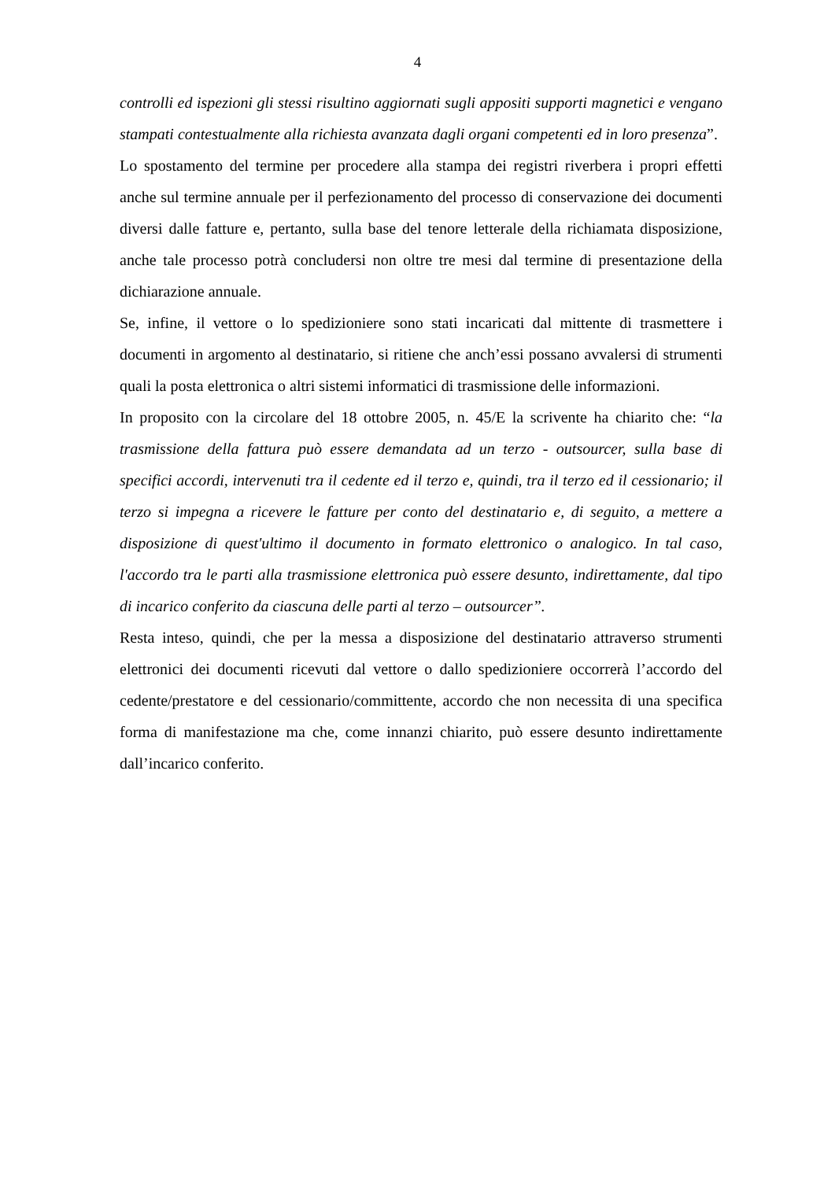4
controlli ed ispezioni gli stessi risultino aggiornati sugli appositi supporti magnetici e vengano stampati contestualmente alla richiesta avanzata dagli organi competenti ed in loro presenza”.
Lo spostamento del termine per procedere alla stampa dei registri riverbera i propri effetti anche sul termine annuale per il perfezionamento del processo di conservazione dei documenti diversi dalle fatture e, pertanto, sulla base del tenore letterale della richiamata disposizione, anche tale processo potrà concludersi non oltre tre mesi dal termine di presentazione della dichiarazione annuale.
Se, infine, il vettore o lo spedizioniere sono stati incaricati dal mittente di trasmettere i documenti in argomento al destinatario, si ritiene che anch’essi possano avvalersi di strumenti quali la posta elettronica o altri sistemi informatici di trasmissione delle informazioni.
In proposito con la circolare del 18 ottobre 2005, n. 45/E la scrivente ha chiarito che: “la trasmissione della fattura può essere demandata ad un terzo - outsourcer, sulla base di specifici accordi, intervenuti tra il cedente ed il terzo e, quindi, tra il terzo ed il cessionario; il terzo si impegna a ricevere le fatture per conto del destinatario e, di seguito, a mettere a disposizione di quest'ultimo il documento in formato elettronico o analogico. In tal caso, l'accordo tra le parti alla trasmissione elettronica può essere desunto, indirettamente, dal tipo di incarico conferito da ciascuna delle parti al terzo – outsourcer”.
Resta inteso, quindi, che per la messa a disposizione del destinatario attraverso strumenti elettronici dei documenti ricevuti dal vettore o dallo spedizioniere occorrerà l’accordo del cedente/prestatore e del cessionario/committente, accordo che non necessita di una specifica forma di manifestazione ma che, come innanzi chiarito, può essere desunto indirettamente dall’incarico conferito.